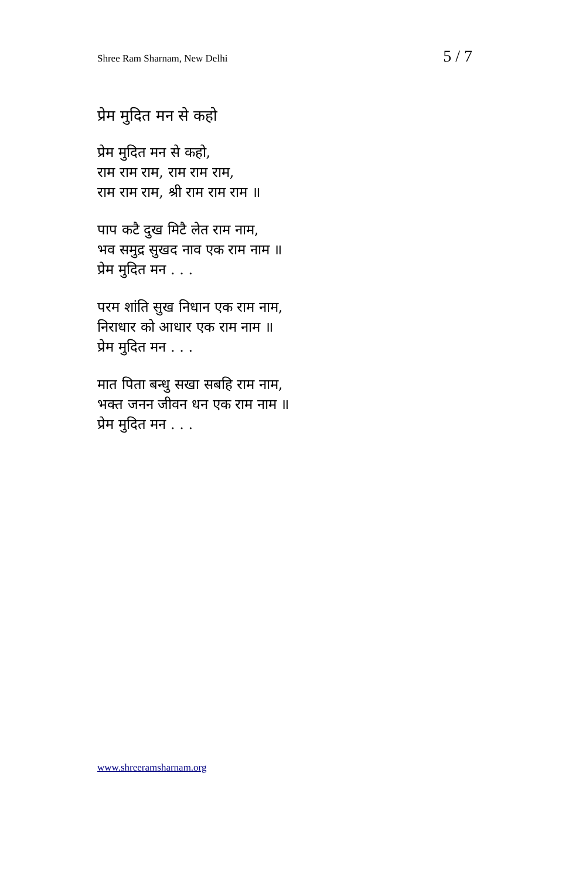Shree Ram Sharnam, New Delhi 5 / 7
प्रेम मुदित मन से कहो
प्रेम मुदित मन से कहो,
राम राम राम, राम राम राम,
राम राम राम, श्री राम राम राम ॥
पाप कटै दुख मिटै लेत राम नाम,
भव समुद्र सुखद नाव एक राम नाम ॥
प्रेम मुदित मन . . .
परम शांति सुख निधान एक राम नाम,
निराधार को आधार एक राम नाम ॥
प्रेम मुदित मन . . .
मात पिता बन्धु सखा सबहि राम नाम,
भक्त जनन जीवन धन एक राम नाम ॥
प्रेम मुदित मन . . .
www.shreeramsharnam.org